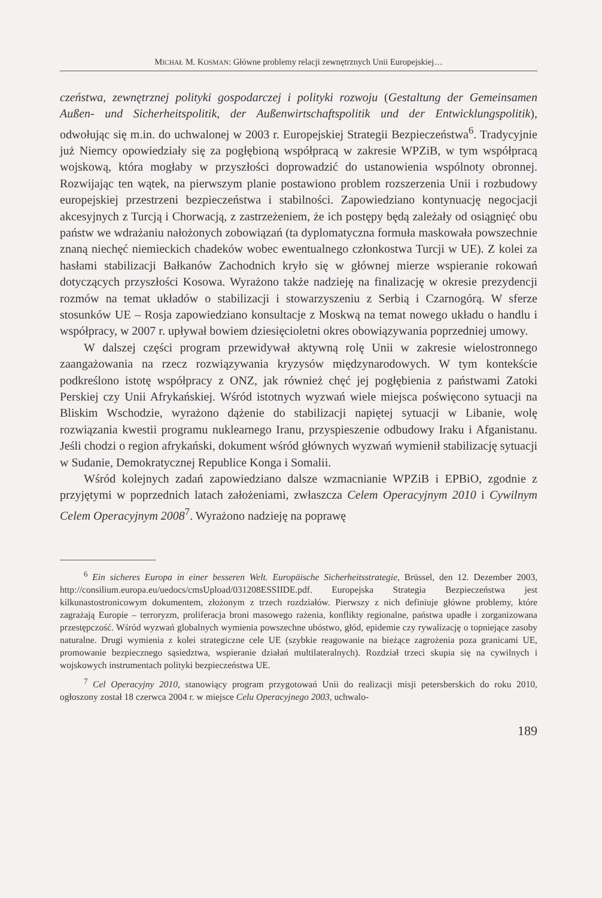MICHAŁ M. KOSMAN: Główne problemy relacji zewnętrznych Unii Europejskiej…
czeństwa, zewnętrznej polityki gospodarczej i polityki rozwoju (Gestaltung der Gemeinsamen Außen- und Sicherheitspolitik, der Außenwirtschaftspolitik und der Entwicklungspolitik), odwołując się m.in. do uchwalonej w 2003 r. Europejskiej Strategii Bezpieczeństwa<sup>6</sup>. Tradycyjnie już Niemcy opowiedziały się za pogłębioną współpracą w zakresie WPZiB, w tym współpracą wojskową, która mogłaby w przyszłości doprowadzić do ustanowienia wspólnoty obronnej. Rozwijając ten wątek, na pierwszym planie postawiono problem rozszerzenia Unii i rozbudowy europejskiej przestrzeni bezpieczeństwa i stabilności. Zapowiedziano kontynuację negocjacji akcesyjnych z Turcją i Chorwacją, z zastrzeżeniem, że ich postępy będą zależały od osiągnięć obu państw we wdrażaniu nałożonych zobowiązań (ta dyplomatyczna formuła maskowała powszechnie znaną niechęć niemieckich chadeków wobec ewentualnego członkostwa Turcji w UE). Z kolei za hasłami stabilizacji Bałkanów Zachodnich kryło się w głównej mierze wspieranie rokowań dotyczących przyszłości Kosowa. Wyrażono także nadzieję na finalizację w okresie prezydencji rozmów na temat układów o stabilizacji i stowarzyszeniu z Serbią i Czarnogórą. W sferze stosunków UE – Rosja zapowiedziano konsultacje z Moskwą na temat nowego układu o handlu i współpracy, w 2007 r. upływał bowiem dziesięcioletni okres obowiązywania poprzedniej umowy.
W dalszej części program przewidywał aktywną rolę Unii w zakresie wielostronnego zaangażowania na rzecz rozwiązywania kryzysów międzynarodowych. W tym kontekście podkreślono istotę współpracy z ONZ, jak również chęć jej pogłębienia z państwami Zatoki Perskiej czy Unii Afrykańskiej. Wśród istotnych wyzwań wiele miejsca poświęcono sytuacji na Bliskim Wschodzie, wyrażono dążenie do stabilizacji napiętej sytuacji w Libanie, wolę rozwiązania kwestii programu nuklearnego Iranu, przyspieszenie odbudowy Iraku i Afganistanu. Jeśli chodzi o region afrykański, dokument wśród głównych wyzwań wymienił stabilizację sytuacji w Sudanie, Demokratycznej Republice Konga i Somalii.
Wśród kolejnych zadań zapowiedziano dalsze wzmacnianie WPZiB i EPBiO, zgodnie z przyjętymi w poprzednich latach założeniami, zwłaszcza Celem Operacyjnym 2010 i Cywilnym Celem Operacyjnym 2008<sup>7</sup>. Wyrażono nadzieję na poprawę
<sup>6</sup> Ein sicheres Europa in einer besseren Welt. Europäische Sicherheitsstrategie, Brüssel, den 12. Dezember 2003, http://consilium.europa.eu/uedocs/cmsUpload/031208ESSIIDE.pdf. Europejska Strategia Bezpieczeństwa jest kilkunastostronicowym dokumentem, złożonym z trzech rozdziałów. Pierwszy z nich definiuje główne problemy, które zagrażają Europie – terroryzm, proliferacja broni masowego rażenia, konflikty regionalne, państwa upadłe i zorganizowana przestępczość. Wśród wyzwań globalnych wymienia powszechne ubóstwo, głód, epidemie czy rywalizację o topniejące zasoby naturalne. Drugi wymienia z kolei strategiczne cele UE (szybkie reagowanie na bieżące zagrożenia poza granicami UE, promowanie bezpiecznego sąsiedztwa, wspieranie działań multilateralnych). Rozdział trzeci skupia się na cywilnych i wojskowych instrumentach polityki bezpieczeństwa UE.
<sup>7</sup> Cel Operacyjny 2010, stanowiący program przygotowań Unii do realizacji misji petersberskich do roku 2010, ogłoszony został 18 czerwca 2004 r. w miejsce Celu Operacyjnego 2003, uchwalo-
189